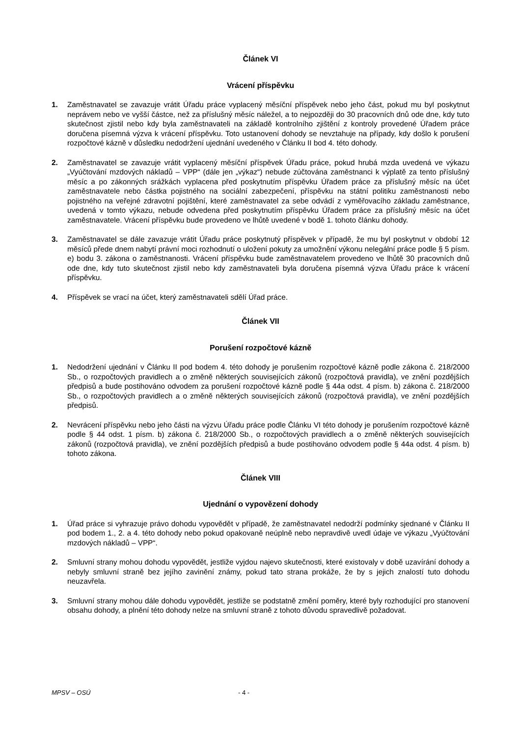Článek VI
Vrácení příspěvku
1. Zaměstnavatel se zavazuje vrátit Úřadu práce vyplacený měsíční příspěvek nebo jeho část, pokud mu byl poskytnut neprávem nebo ve vyšší částce, než za příslušný měsíc náležel, a to nejpozději do 30 pracovních dnů ode dne, kdy tuto skutečnost zjistil nebo kdy byla zaměstnavateli na základě kontrolního zjištění z kontroly provedené Úřadem práce doručena písemná výzva k vrácení příspěvku. Toto ustanovení dohody se nevztahuje na případy, kdy došlo k porušení rozpočtové kázně v důsledku nedodržení ujednání uvedeného v Článku II bod 4. této dohody.
2. Zaměstnavatel se zavazuje vrátit vyplacený měsíční příspěvek Úřadu práce, pokud hrubá mzda uvedená ve výkazu „Vyúčtování mzdových nákladů – VPP“ (dále jen „výkaz“) nebude zúčtována zaměstnanci k výplatě za tento příslušný měsíc a po zákonných srážkách vyplacena před poskytnutím příspěvku Úřadem práce za příslušný měsíc na účet zaměstnavatele nebo částka pojistného na sociální zabezpečení, příspěvku na státní politiku zaměstnanosti nebo pojistného na veřejné zdravotní pojištění, které zaměstnavatel za sebe odvádí z vyměřovacího základu zaměstnance, uvedená v tomto výkazu, nebude odvedena před poskytnutím příspěvku Úřadem práce za příslušný měsíc na účet zaměstnavatele. Vrácení příspěvku bude provedeno ve lhůtě uvedené v bodě 1. tohoto článku dohody.
3. Zaměstnavatel se dále zavazuje vrátit Úřadu práce poskytnutý příspěvek v případě, že mu byl poskytnut v období 12 měsíců přede dnem nabytí právní moci rozhodnutí o uložení pokuty za umožnění výkonu nelegální práce podle § 5 písm. e) bodu 3. zákona o zaměstnanosti. Vrácení příspěvku bude zaměstnavatelem provedeno ve lhůtě 30 pracovních dnů ode dne, kdy tuto skutečnost zjistil nebo kdy zaměstnavateli byla doručena písemná výzva Úřadu práce k vrácení příspěvku.
4. Příspěvek se vrací na účet, který zaměstnavateli sdělí Úřad práce.
Článek VII
Porušení rozpočtové kázně
1. Nedodržení ujednání v Článku II pod bodem 4. této dohody je porušením rozpočtové kázně podle zákona č. 218/2000 Sb., o rozpočtových pravidlech a o změně některých souvisejících zákonů (rozpočtová pravidla), ve znění pozdějších předpisů a bude postihováno odvodem za porušení rozpočtové kázně podle § 44a odst. 4 písm. b) zákona č. 218/2000 Sb., o rozpočtových pravidlech a o změně některých souvisejících zákonů (rozpočtová pravidla), ve znění pozdějších předpisů.
2. Nevrácení příspěvku nebo jeho části na výzvu Úřadu práce podle Článku VI této dohody je porušením rozpočtové kázně podle § 44 odst. 1 písm. b) zákona č. 218/2000 Sb., o rozpočtových pravidlech a o změně některých souvisejících zákonů (rozpočtová pravidla), ve znění pozdějších předpisů a bude postihováno odvodem podle § 44a odst. 4 písm. b) tohoto zákona.
Článek VIII
Ujednání o vypovězení dohody
1. Úřad práce si vyhrazuje právo dohodu vypovědět v případě, že zaměstnavatel nedodrží podmínky sjednané v Článku II pod bodem 1., 2. a 4. této dohody nebo pokud opakovaně neúplně nebo nepravdivě uvedl údaje ve výkazu „Vyúčtování mzdových nákladů – VPP“.
2. Smluvní strany mohou dohodu vypovědět, jestliže vyjdou najevo skutečnosti, které existovaly v době uzavírání dohody a nebyly smluvní straně bez jejího zavinění známy, pokud tato strana prokáže, že by s jejich znalostí tuto dohodu neuzavřela.
3. Smluvní strany mohou dále dohodu vypovědět, jestliže se podstatně změní poměry, které byly rozhodující pro stanovení obsahu dohody, a plnění této dohody nelze na smluvní straně z tohoto důvodu spravedlivě požadovat.
MPSV – OSÚ - 4 -